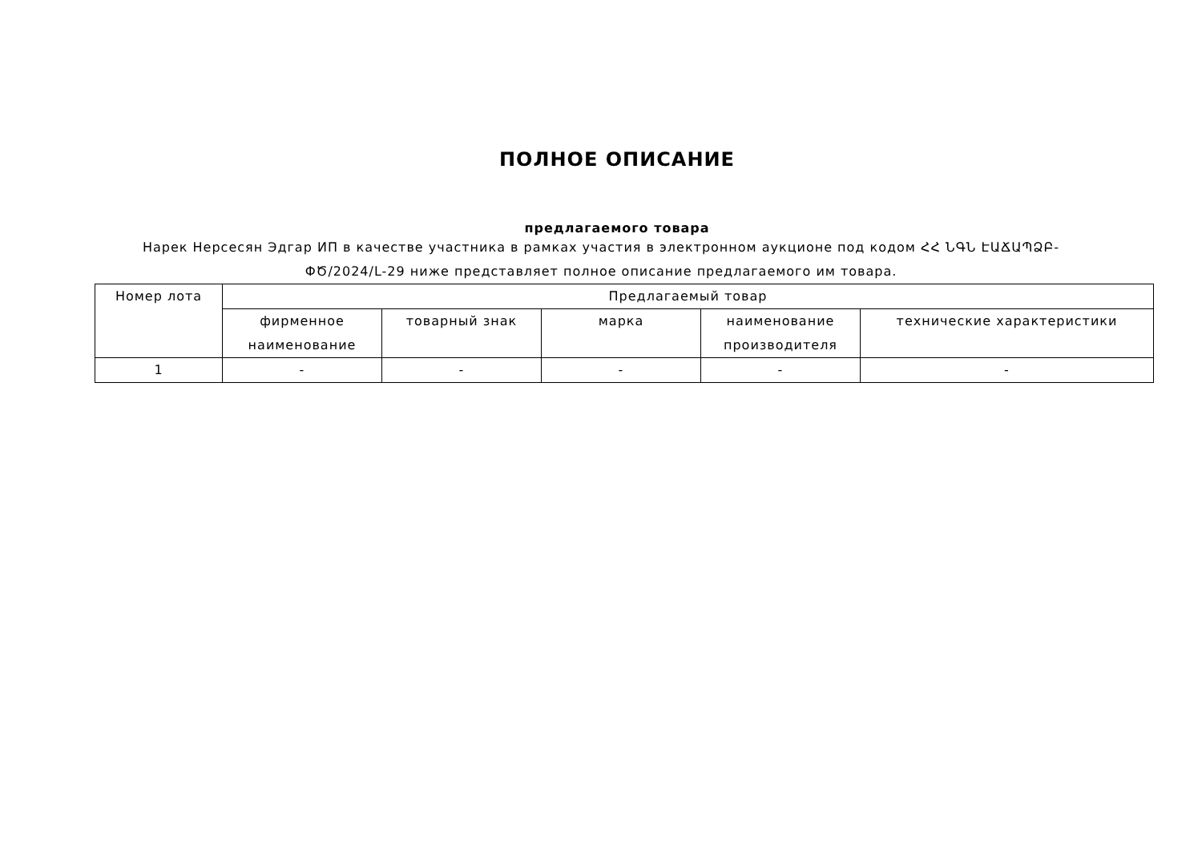ПОЛНОЕ ОПИСАНИЕ
предлагаемого товара
Нарек Нерсесян Эдгар ИП в качестве участника в рамках участия в электронном аукционе под кодом ՀՀ ՆԳՆ ԷԱՃԱՊՁԲ-ՓԾ/2024/L-29 ниже представляет полное описание предлагаемого им товара.
| Номер лота | Предлагаемый товар | | | | |
| --- | --- | --- | --- | --- | --- |
| | фирменное наименование | товарный знак | марка | наименование производителя | технические характеристики |
| 1 | - | - | - | - | - |